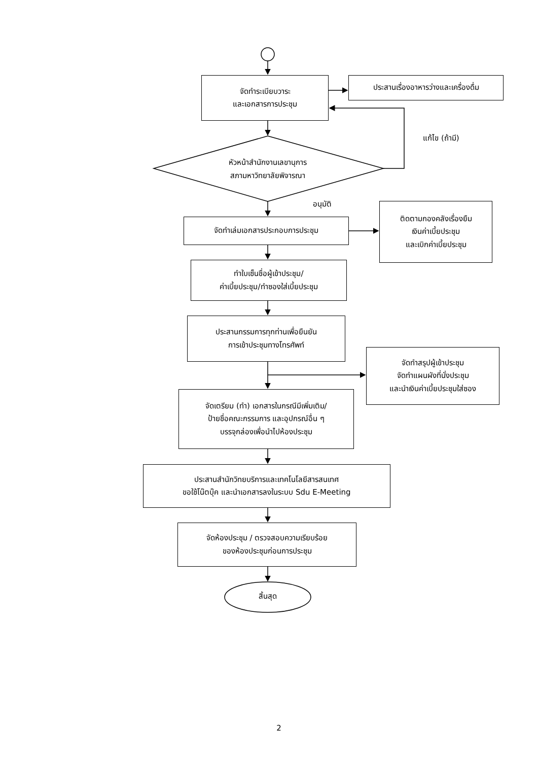จัดทำระเบียบวาระ
และเอกสารการประชุม
ประสานเรื่องอาหารว่างและเครื่องดื่ม
แก้ไข (ถ้ามี)
หัวหน้าสำนักงานเลขานุการ
สภามหาวิทยาลัยพิจารณา
อนุมัติ
จัดทำเล่มเอกสารประกอบการประชุม
ติดตามกองคลังเรื่องยืม
เงินค่าเบี้ยประชุม
และเบิกค่าเบี้ยประชุม
ทำใบเซ็นชื่อผู้เข้าประชุม/
ค่าเบี้ยประชุม/ทำซองใส่เบี้ยประชุม
ประสานกรรมการทุกท่านเพื่อยืนยัน
การเข้าประชุมทางโทรศัพท์
จัดทำสรุปผู้เข้าประชุม
จัดทำแผนผังที่นั่งประชุม
และนำเงินค่าเบี้ยประชุมใส่ซอง
จัดเตรียม (ทำ) เอกสารในกรณีมีเพิ่มเติม/
ป้ายชื่อคณะกรรมการ และอุปกรณ์อื่น ๆ
บรรจุกล่องเพื่อนำไปห้องประชุม
ประสานสำนักวิทยบริการและเทคโนโลยีสารสนเทศ
ขอใช้โน๊ตบุ๊ค และนำเอกสารลงในระบบ Sdu E-Meeting
จัดห้องประชุม / ตรวจสอบความเรียบร้อย
ของห้องประชุมก่อนการประชุม
สิ้นสุด
2